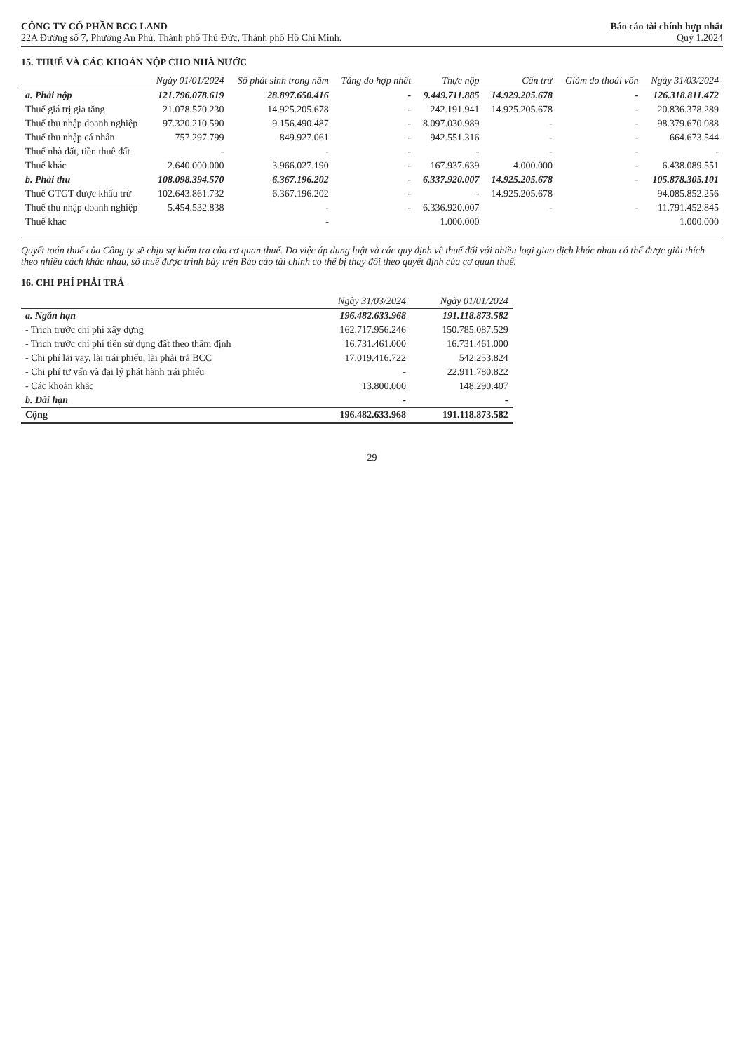CÔNG TY CỔ PHẦN BCG LAND
22A Đường số 7, Phường An Phú, Thành phố Thủ Đức, Thành phố Hồ Chí Minh.
Báo cáo tài chính hợp nhất
Quý 1.2024
15. THUẾ VÀ CÁC KHOẢN NỘP CHO NHÀ NƯỚC
| | Ngày 01/01/2024 | Số phát sinh trong năm | Tăng do hợp nhất | Thực nộp | Cấn trừ | Giảm do thoái vốn | Ngày 31/03/2024 |
| --- | --- | --- | --- | --- | --- | --- | --- |
| a. Phải nộp | 121.796.078.619 | 28.897.650.416 | - | 9.449.711.885 | 14.929.205.678 | - | 126.318.811.472 |
| Thuế giá trị gia tăng | 21.078.570.230 | 14.925.205.678 | - | 242.191.941 | 14.925.205.678 | - | 20.836.378.289 |
| Thuế thu nhập doanh nghiệp | 97.320.210.590 | 9.156.490.487 | - | 8.097.030.989 | - | - | 98.379.670.088 |
| Thuế thu nhập cá nhân | 757.297.799 | 849.927.061 | - | 942.551.316 | - | - | 664.673.544 |
| Thuế nhà đất, tiền thuê đất | - | - | - | - | - | - | - |
| Thuế khác | 2.640.000.000 | 3.966.027.190 | - | 167.937.639 | 4.000.000 | - | 6.438.089.551 |
| b. Phải thu | 108.098.394.570 | 6.367.196.202 | - | 6.337.920.007 | 14.925.205.678 | - | 105.878.305.101 |
| Thuế GTGT được khấu trừ | 102.643.861.732 | 6.367.196.202 | - | - | 14.925.205.678 | | 94.085.852.256 |
| Thuế thu nhập doanh nghiệp | 5.454.532.838 | - | - | 6.336.920.007 | - | - | 11.791.452.845 |
| Thuế khác | | - | | 1.000.000 | | | 1.000.000 |
Quyết toán thuế của Công ty sẽ chịu sự kiểm tra của cơ quan thuế. Do việc áp dụng luật và các quy định về thuế đối với nhiều loại giao dịch khác nhau có thể được giải thích theo nhiều cách khác nhau, số thuế được trình bày trên Báo cáo tài chính có thể bị thay đổi theo quyết định của cơ quan thuế.
16. CHI PHÍ PHẢI TRẢ
| | Ngày 31/03/2024 | Ngày 01/01/2024 |
| --- | --- | --- |
| a. Ngắn hạn | 196.482.633.968 | 191.118.873.582 |
| - Trích trước chi phí xây dựng | 162.717.956.246 | 150.785.087.529 |
| - Trích trước chi phí tiền sử dụng đất theo thẩm định | 16.731.461.000 | 16.731.461.000 |
| - Chi phí lãi vay, lãi trái phiếu, lãi phải trả BCC | 17.019.416.722 | 542.253.824 |
| - Chi phí tư vấn và đại lý phát hành trái phiếu | - | 22.911.780.822 |
| - Các khoản khác | 13.800.000 | 148.290.407 |
| b. Dài hạn | - | - |
| Cộng | 196.482.633.968 | 191.118.873.582 |
29